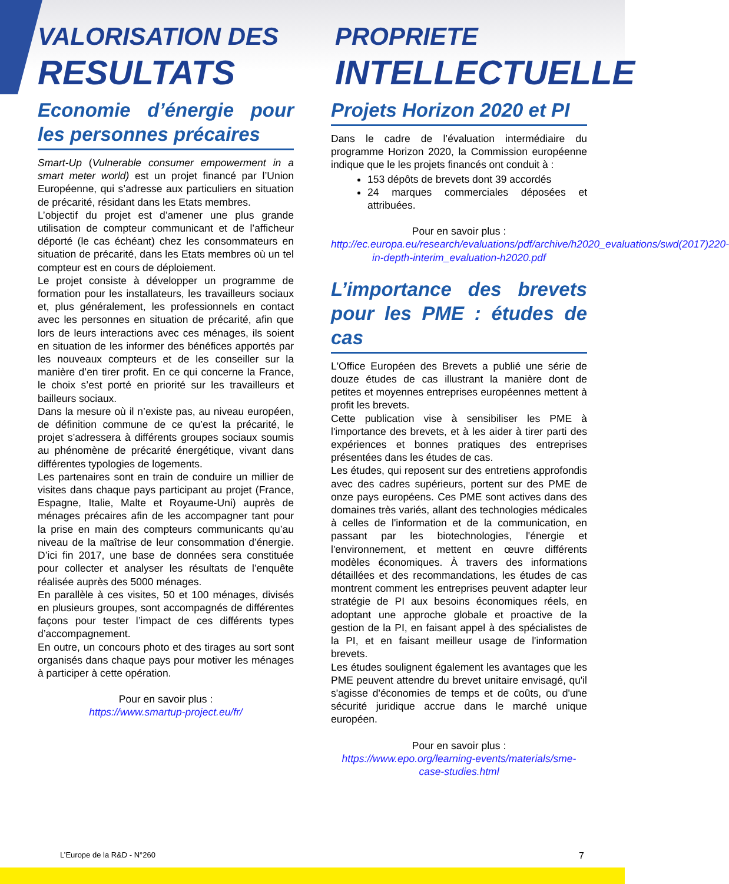VALORISATION DES
RESULTATS
PROPRIETE
INTELLECTUELLE
Economie d’énergie pour les personnes précaires
Smart-Up (Vulnerable consumer empowerment in a smart meter world) est un projet financé par l’Union Européenne, qui s’adresse aux particuliers en situation de précarité, résidant dans les Etats membres.
L’objectif du projet est d’amener une plus grande utilisation de compteur communicant et de l’afficheur déporté (le cas échéant) chez les consommateurs en situation de précarité, dans les Etats membres où un tel compteur est en cours de déploiement.
Le projet consiste à développer un programme de formation pour les installateurs, les travailleurs sociaux et, plus généralement, les professionnels en contact avec les personnes en situation de précarité, afin que lors de leurs interactions avec ces ménages, ils soient en situation de les informer des bénéfices apportés par les nouveaux compteurs et de les conseiller sur la manière d’en tirer profit. En ce qui concerne la France, le choix s’est porté en priorité sur les travailleurs et bailleurs sociaux.
Dans la mesure où il n’existe pas, au niveau européen, de définition commune de ce qu’est la précarité, le projet s’adressera à différents groupes sociaux soumis au phénomène de précarité énergétique, vivant dans différentes typologies de logements.
Les partenaires sont en train de conduire un millier de visites dans chaque pays participant au projet (France, Espagne, Italie, Malte et Royaume-Uni) auprès de ménages précaires afin de les accompagner tant pour la prise en main des compteurs communicants qu’au niveau de la maîtrise de leur consommation d’énergie. D’ici fin 2017, une base de données sera constituée pour collecter et analyser les résultats de l’enquête réalisée auprès des 5000 ménages.
En parallèle à ces visites, 50 et 100 ménages, divisés en plusieurs groupes, sont accompagnés de différentes façons pour tester l’impact de ces différents types d’accompagnement.
En outre, un concours photo et des tirages au sort sont organisés dans chaque pays pour motiver les ménages à participer à cette opération.
Pour en savoir plus :
https://www.smartup-project.eu/fr/
Projets Horizon 2020 et PI
Dans le cadre de l’évaluation intermédiaire du programme Horizon 2020, la Commission européenne indique que le les projets financés ont conduit à :
153 dépôts de brevets dont 39 accordés
24 marques commerciales déposées et attribuées.
Pour en savoir plus :
http://ec.europa.eu/research/evaluations/pdf/archive/h2020_evaluations/swd(2017)220-in-depth-interim_evaluation-h2020.pdf
L’importance des brevets pour les PME : études de cas
L'Office Européen des Brevets a publié une série de douze études de cas illustrant la manière dont de petites et moyennes entreprises européennes mettent à profit les brevets.
Cette publication vise à sensibiliser les PME à l'importance des brevets, et à les aider à tirer parti des expériences et bonnes pratiques des entreprises présentées dans les études de cas.
Les études, qui reposent sur des entretiens approfondis avec des cadres supérieurs, portent sur des PME de onze pays européens. Ces PME sont actives dans des domaines très variés, allant des technologies médicales à celles de l'information et de la communication, en passant par les biotechnologies, l'énergie et l'environnement, et mettent en œuvre différents modèles économiques. À travers des informations détaillées et des recommandations, les études de cas montrent comment les entreprises peuvent adapter leur stratégie de PI aux besoins économiques réels, en adoptant une approche globale et proactive de la gestion de la PI, en faisant appel à des spécialistes de la PI, et en faisant meilleur usage de l'information brevets.
Les études soulignent également les avantages que les PME peuvent attendre du brevet unitaire envisagé, qu'il s'agisse d'économies de temps et de coûts, ou d'une sécurité juridique accrue dans le marché unique européen.
Pour en savoir plus :
https://www.epo.org/learning-events/materials/sme-case-studies.html
L’Europe de la R&D - N°260 7